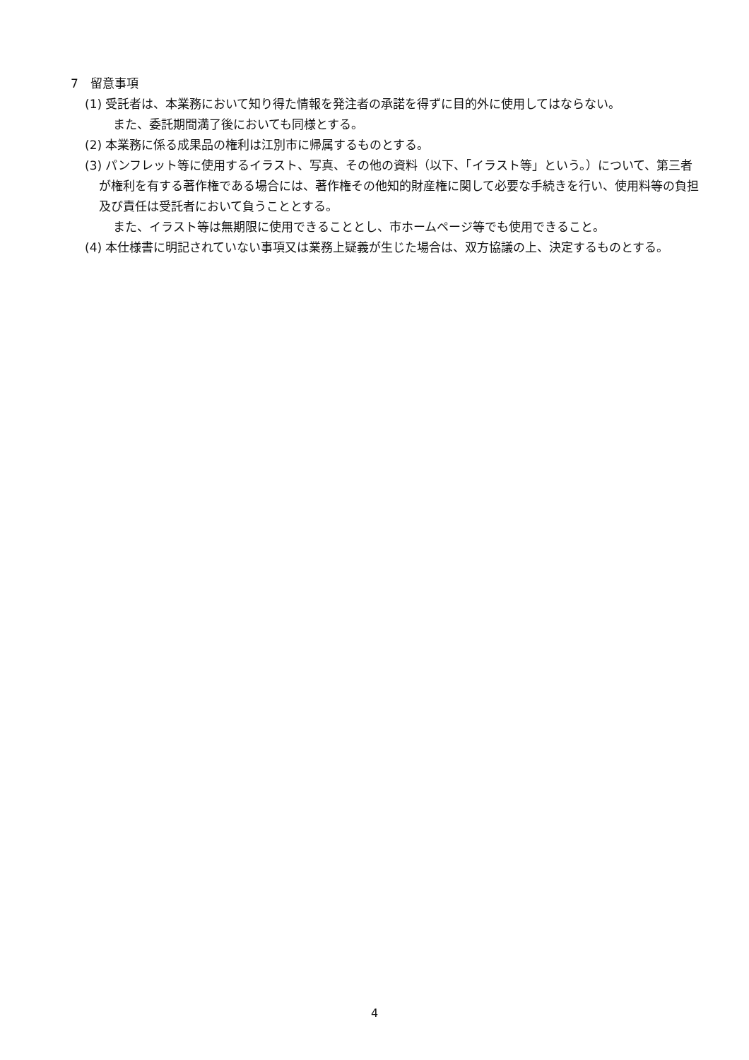7　留意事項
(1) 受託者は、本業務において知り得た情報を発注者の承諾を得ずに目的外に使用してはならない。
また、委託期間満了後においても同様とする。
(2) 本業務に係る成果品の権利は江別市に帰属するものとする。
(3) パンフレット等に使用するイラスト、写真、その他の資料（以下、「イラスト等」という。）について、第三者が権利を有する著作権である場合には、著作権その他知的財産権に関して必要な手続きを行い、使用料等の負担及び責任は受託者において負うこととする。
また、イラスト等は無期限に使用できることとし、市ホームページ等でも使用できること。
(4) 本仕様書に明記されていない事項又は業務上疑義が生じた場合は、双方協議の上、決定するものとする。
4